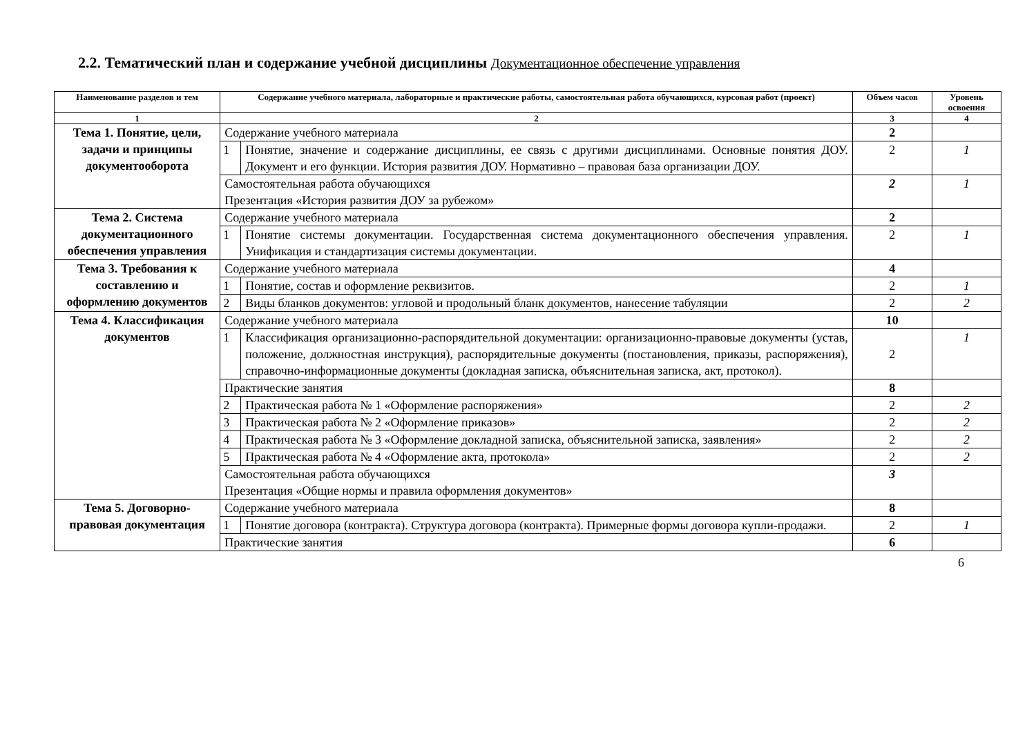2.2. Тематический план и содержание учебной дисциплины Документационное обеспечение управления
| Наименование разделов и тем | Содержание учебного материала, лабораторные и практические работы, самостоятельная работа обучающихся, курсовая работ (проект) | | Объем часов | Уровень освоения |
| --- | --- | --- | --- | --- |
| 1 | 2 | | 3 | 4 |
| Тема 1. Понятие, цели, задачи и принципы документооборота | Содержание учебного материала | | 2 | |
| | 1 | Понятие, значение и содержание дисциплины, ее связь с другими дисциплинами. Основные понятия ДОУ. Документ и его функции. История развития ДОУ. Нормативно – правовая база организации ДОУ. | 2 | 1 |
| | Самостоятельная работа обучающихся Презентация «История развития ДОУ за рубежом» | | 2 | 1 |
| Тема 2. Система документационного обеспечения управления | Содержание учебного материала | | 2 | |
| | 1 | Понятие системы документации. Государственная система документационного обеспечения управления. Унификация и стандартизация системы документации. | 2 | 1 |
| Тема 3. Требования к составлению и оформлению документов | Содержание учебного материала | | 4 | |
| | 1 | Понятие, состав и оформление реквизитов. | 2 | 1 |
| | 2 | Виды бланков документов: угловой и продольный бланк документов, нанесение табуляции | 2 | 2 |
| Тема 4. Классификация документов | Содержание учебного материала | | 10 | |
| | 1 | Классификация организационно-распорядительной документации: организационно-правовые документы (устав, положение, должностная инструкция), распорядительные документы (постановления, приказы, распоряжения), справочно-информационные документы (докладная записка, объяснительная записка, акт, протокол). | 2 | 1 |
| | Практические занятия | | 8 | |
| | 2 | Практическая работа № 1 «Оформление распоряжения» | 2 | 2 |
| | 3 | Практическая работа № 2 «Оформление приказов» | 2 | 2 |
| | 4 | Практическая работа № 3 «Оформление докладной записка, объяснительной записка, заявления» | 2 | 2 |
| | 5 | Практическая работа № 4 «Оформление акта, протокола» | 2 | 2 |
| | Самостоятельная работа обучающихся Презентация «Общие нормы и правила оформления документов» | | 3 | |
| Тема 5. Договорно-правовая документация | Содержание учебного материала | | 8 | |
| | 1 | Понятие договора (контракта). Структура договора (контракта). Примерные формы договора купли-продажи. | 2 | 1 |
| | Практические занятия | | 6 | |
6